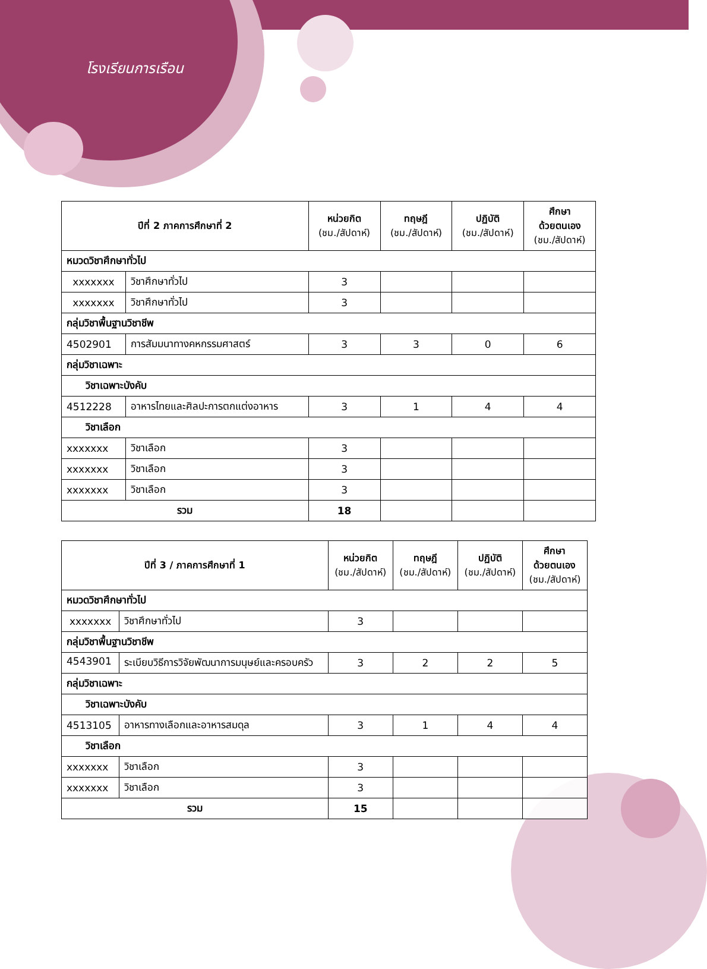โรงเรียนการเรือน
| ปีที่ 2 ภาคการศึกษาที่ 2 | | หน่วยกิต (ชม./สัปดาห์) | ทฤษฎี (ชม./สัปดาห์) | ปฏิบัติ (ชม./สัปดาห์) | ศึกษา ด้วยตนเอง (ชม./สัปดาห์) |
| --- | --- | --- | --- | --- | --- |
| หมวดวิชาศึกษาทั่วไป | | | | | |
| xxxxxxx | วิชาศึกษาทั่วไป | 3 | | | |
| xxxxxxx | วิชาศึกษาทั่วไป | 3 | | | |
| กลุ่มวิชาพื้นฐานวิชาชีพ | | | | | |
| 4502901 | การสัมมนาทางคหกรรมศาสตร์ | 3 | 3 | 0 | 6 |
| กลุ่มวิชาเฉพาะ | | | | | |
| วิชาเฉพาะบังคับ | | | | | |
| 4512228 | อาหารไทยและศิลปะการตกแต่งอาหาร | 3 | 1 | 4 | 4 |
| วิชาเลือก | | | | | |
| xxxxxxx | วิชาเลือก | 3 | | | |
| xxxxxxx | วิชาเลือก | 3 | | | |
| xxxxxxx | วิชาเลือก | 3 | | | |
| รวม | | 18 | | | |
| ปีที่ 3 / ภาคการศึกษาที่ 1 | | หน่วยกิต (ชม./สัปดาห์) | ทฤษฎี (ชม./สัปดาห์) | ปฏิบัติ (ชม./สัปดาห์) | ศึกษา ด้วยตนเอง (ชม./สัปดาห์) |
| --- | --- | --- | --- | --- | --- |
| หมวดวิชาศึกษาทั่วไป | | | | | |
| xxxxxxx | วิชาศึกษาทั่วไป | 3 | | | |
| กลุ่มวิชาพื้นฐานวิชาชีพ | | | | | |
| 4543901 | ระเบียบวิธีการวิจัยพัฒนาการมนุษย์และครอบครัว | 3 | 2 | 2 | 5 |
| กลุ่มวิชาเฉพาะ | | | | | |
| วิชาเฉพาะบังคับ | | | | | |
| 4513105 | อาหารทางเลือกและอาหารสมดุล | 3 | 1 | 4 | 4 |
| วิชาเลือก | | | | | |
| xxxxxxx | วิชาเลือก | 3 | | | |
| xxxxxxx | วิชาเลือก | 3 | | | |
| รวม | | 15 | | | |